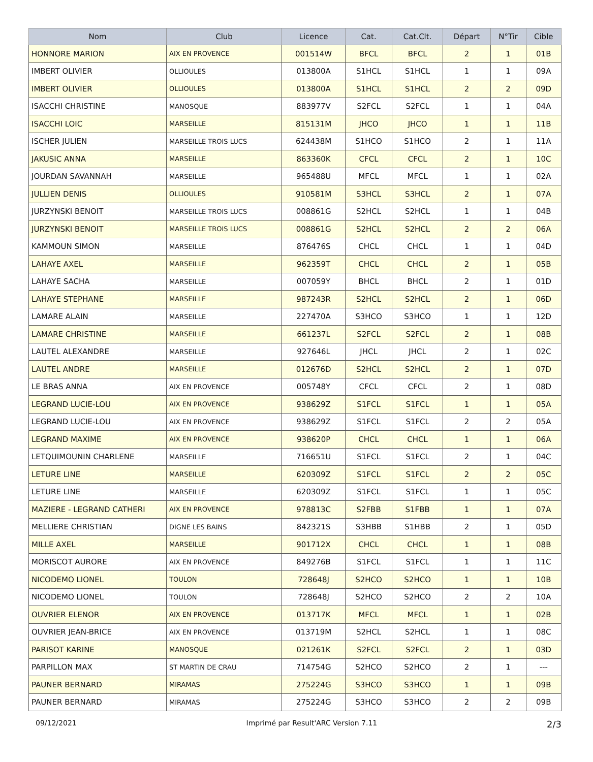| Nom | Club | Licence | Cat. | Cat.Clt. | Départ | N°Tir | Cible |
| --- | --- | --- | --- | --- | --- | --- | --- |
| HONNORE MARION | AIX EN PROVENCE | 001514W | BFCL | BFCL | 2 | 1 | 01B |
| IMBERT OLIVIER | OLLIOULES | 013800A | S1HCL | S1HCL | 1 | 1 | 09A |
| IMBERT OLIVIER | OLLIOULES | 013800A | S1HCL | S1HCL | 2 | 2 | 09D |
| ISACCHI CHRISTINE | MANOSQUE | 883977V | S2FCL | S2FCL | 1 | 1 | 04A |
| ISACCHI LOIC | MARSEILLE | 815131M | JHCO | JHCO | 1 | 1 | 11B |
| ISCHER JULIEN | MARSEILLE TROIS LUCS | 624438M | S1HCO | S1HCO | 2 | 1 | 11A |
| JAKUSIC ANNA | MARSEILLE | 863360K | CFCL | CFCL | 2 | 1 | 10C |
| JOURDAN SAVANNAH | MARSEILLE | 965488U | MFCL | MFCL | 1 | 1 | 02A |
| JULLIEN DENIS | OLLIOULES | 910581M | S3HCL | S3HCL | 2 | 1 | 07A |
| JURZYNSKI BENOIT | MARSEILLE TROIS LUCS | 008861G | S2HCL | S2HCL | 1 | 1 | 04B |
| JURZYNSKI BENOIT | MARSEILLE TROIS LUCS | 008861G | S2HCL | S2HCL | 2 | 2 | 06A |
| KAMMOUN SIMON | MARSEILLE | 876476S | CHCL | CHCL | 1 | 1 | 04D |
| LAHAYE AXEL | MARSEILLE | 962359T | CHCL | CHCL | 2 | 1 | 05B |
| LAHAYE SACHA | MARSEILLE | 007059Y | BHCL | BHCL | 2 | 1 | 01D |
| LAHAYE STEPHANE | MARSEILLE | 987243R | S2HCL | S2HCL | 2 | 1 | 06D |
| LAMARE ALAIN | MARSEILLE | 227470A | S3HCO | S3HCO | 1 | 1 | 12D |
| LAMARE CHRISTINE | MARSEILLE | 661237L | S2FCL | S2FCL | 2 | 1 | 08B |
| LAUTEL ALEXANDRE | MARSEILLE | 927646L | JHCL | JHCL | 2 | 1 | 02C |
| LAUTEL ANDRE | MARSEILLE | 012676D | S2HCL | S2HCL | 2 | 1 | 07D |
| LE BRAS ANNA | AIX EN PROVENCE | 005748Y | CFCL | CFCL | 2 | 1 | 08D |
| LEGRAND LUCIE-LOU | AIX EN PROVENCE | 938629Z | S1FCL | S1FCL | 1 | 1 | 05A |
| LEGRAND LUCIE-LOU | AIX EN PROVENCE | 938629Z | S1FCL | S1FCL | 2 | 2 | 05A |
| LEGRAND MAXIME | AIX EN PROVENCE | 938620P | CHCL | CHCL | 1 | 1 | 06A |
| LETQUIMOUNIN CHARLENE | MARSEILLE | 716651U | S1FCL | S1FCL | 2 | 1 | 04C |
| LETURE LINE | MARSEILLE | 620309Z | S1FCL | S1FCL | 2 | 2 | 05C |
| LETURE LINE | MARSEILLE | 620309Z | S1FCL | S1FCL | 1 | 1 | 05C |
| MAZIERE - LEGRAND CATHERI | AIX EN PROVENCE | 978813C | S2FBB | S1FBB | 1 | 1 | 07A |
| MELLIERE CHRISTIAN | DIGNE LES BAINS | 842321S | S3HBB | S1HBB | 2 | 1 | 05D |
| MILLE AXEL | MARSEILLE | 901712X | CHCL | CHCL | 1 | 1 | 08B |
| MORISCOT AURORE | AIX EN PROVENCE | 849276B | S1FCL | S1FCL | 1 | 1 | 11C |
| NICODEMO LIONEL | TOULON | 728648J | S2HCO | S2HCO | 1 | 1 | 10B |
| NICODEMO LIONEL | TOULON | 728648J | S2HCO | S2HCO | 2 | 2 | 10A |
| OUVRIER ELENOR | AIX EN PROVENCE | 013717K | MFCL | MFCL | 1 | 1 | 02B |
| OUVRIER JEAN-BRICE | AIX EN PROVENCE | 013719M | S2HCL | S2HCL | 1 | 1 | 08C |
| PARISOT KARINE | MANOSQUE | 021261K | S2FCL | S2FCL | 2 | 1 | 03D |
| PARPILLON MAX | ST MARTIN DE CRAU | 714754G | S2HCO | S2HCO | 2 | 1 | --- |
| PAUNER BERNARD | MIRAMAS | 275224G | S3HCO | S3HCO | 1 | 1 | 09B |
| PAUNER BERNARD | MIRAMAS | 275224G | S3HCO | S3HCO | 2 | 2 | 09B |
09/12/2021 Imprimé par Result'ARC Version 7.11 2/3